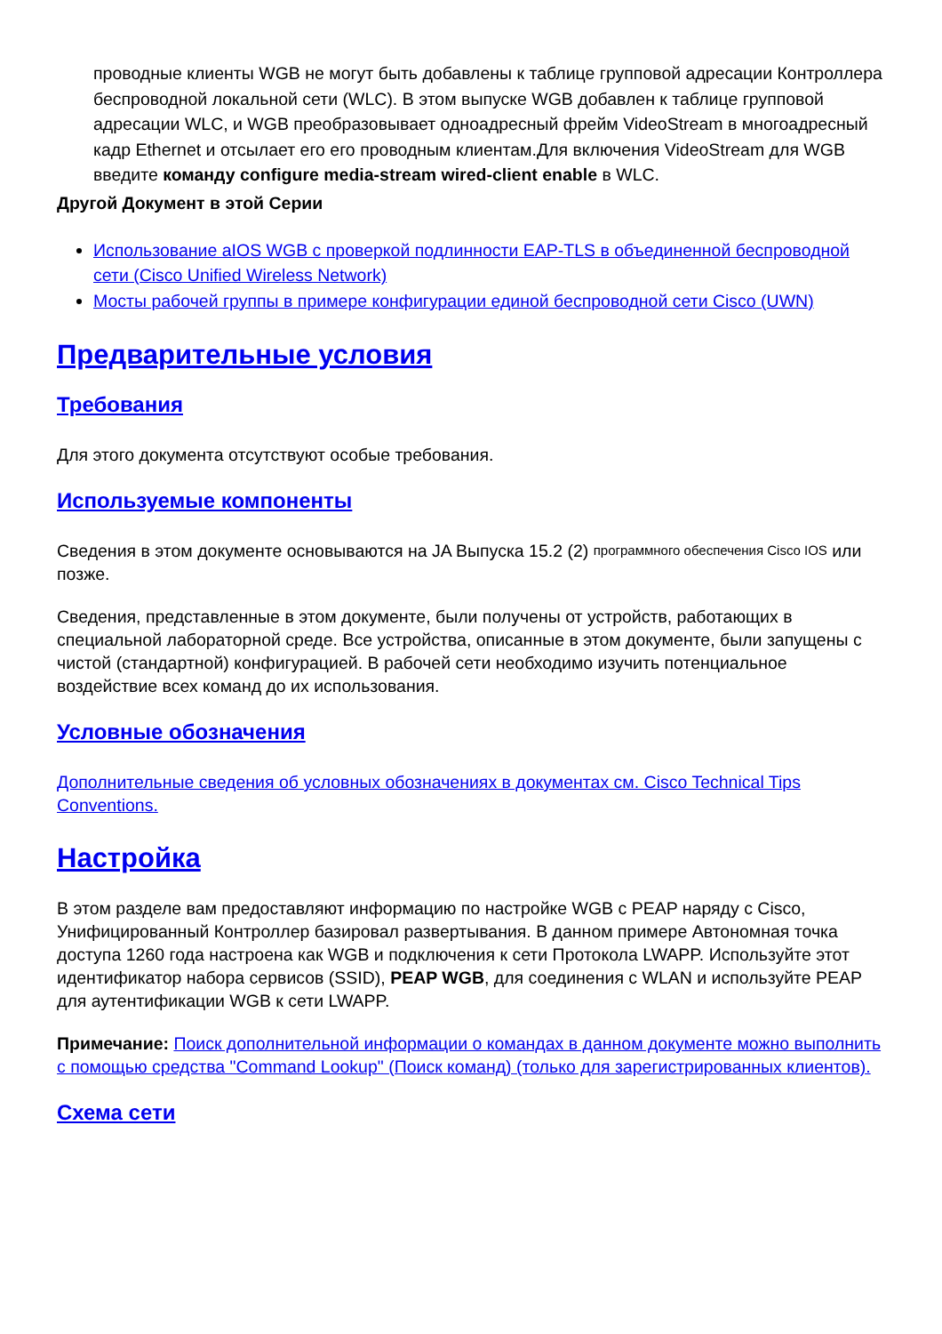проводные клиенты WGB не могут быть добавлены к таблице групповой адресации Контроллера беспроводной локальной сети (WLC). В этом выпуске WGB добавлен к таблице групповой адресации WLC, и WGB преобразовывает одноадресный фрейм VideoStream в многоадресный кадр Ethernet и отсылает его его проводным клиентам.Для включения VideoStream для WGB введите команду configure media-stream wired-client enable в WLC.
Другой Документ в этой Серии
Использование aIOS WGB с проверкой подлинности EAP-TLS в объединенной беспроводной сети (Cisco Unified Wireless Network)
Мосты рабочей группы в примере конфигурации единой беспроводной сети Cisco (UWN)
Предварительные условия
Требования
Для этого документа отсутствуют особые требования.
Используемые компоненты
Сведения в этом документе основываются на JA Выпуска 15.2 (2) <sup>программного обеспечения Cisco IOS</sup> или позже.
Сведения, представленные в этом документе, были получены от устройств, работающих в специальной лабораторной среде. Все устройства, описанные в этом документе, были запущены с чистой (стандартной) конфигурацией. В рабочей сети необходимо изучить потенциальное воздействие всех команд до их использования.
Условные обозначения
Дополнительные сведения об условных обозначениях в документах см. Cisco Technical Tips Conventions.
Настройка
В этом разделе вам предоставляют информацию по настройке WGB с PEAP наряду с Cisco, Унифицированный Контроллер базировал развертывания. В данном примере Автономная точка доступа 1260 года настроена как WGB и подключения к сети Протокола LWAPP. Используйте этот идентификатор набора сервисов (SSID), PEAP WGB, для соединения с WLAN и используйте PEAP для аутентификации WGB к сети LWAPP.
Примечание: Поиск дополнительной информации о командах в данном документе можно выполнить с помощью средства "Command Lookup" (Поиск команд) (только для зарегистрированных клиентов).
Схема сети